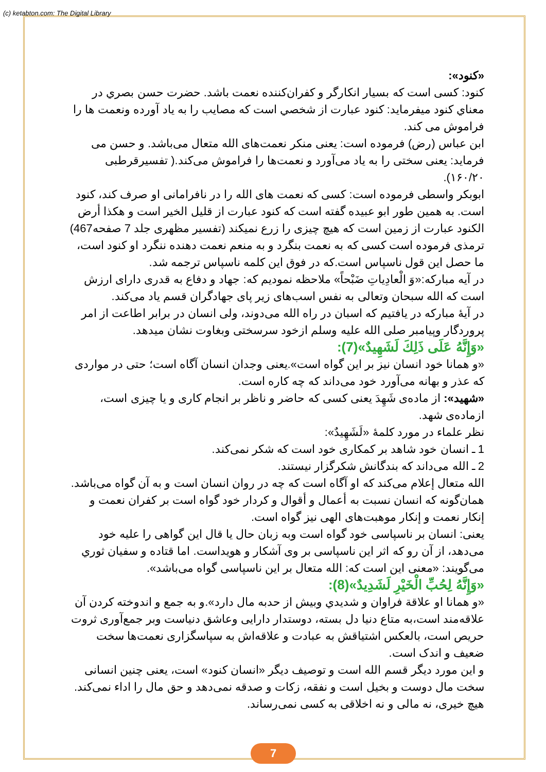(c) ketabton.com: The Digital Library
«کنود»:
کنود: کسی است که بسیار انکارگر و کفران‌کننده نعمت باشد. حضرت حسن بصري در معناي کنود ميفرمايد: کنود عبارت از شخصي است که مصايب را به ياد آورده ونعمت ها را فراموش می کند.
ابن عباس (رض) فرموده است: یعنی منکر نعمت‌های الله متعال می‌باشد. و حسن می فرماید: یعنی سختی را به یاد می‌آورد و نعمت‌ها را فراموش می‌کند.( تفسيرقرطبی ۱۶۰/۲۰).
ابوبکر واسطی فرموده است: کسی که نعمت های الله را در نافرامانی او صرف کند، کنود است. به همين طور ابو عبيده گفته است که کنود عبارت از قليل الخير است و هکذا أرض الکنود عبارت از زمين است که هيچ چيزی را زرع نميکند (تفسير مظهری جلد 7 صفحه467) ترمذی فرموده است کسی که به نعمت بنگرد و به منعم نعمت دهنده ننگرد او کنود است، ما حصل اين قول ناسپاس است.که در فوق اين کلمه ناسپاس ترجمه شد.
در آيه مبارکه:«وَ الْعادِياتِ ضَبْحاً» ملاحظه نموديم که: جهاد و دفاع به قدری دارای ارزش است که الله سبحان وتعالى به نفس اسب‌های زير پای جهادگران قسم ياد می‌کند.
در آيهٔ مبارکه در يافتيم که اسبان در راه الله می‌دوند، ولی انسان در برابر اطاعت از امر پروردگار وپيامبر صلی الله عليه وسلم ازخود سرسختی وبغاوت نشان ميدهد.
«وَإِنَّهُ عَلَى ذَلِكَ لَشَهِيدٌ»(7):
«و همانا خود انسان نیز بر این گواه است».یعنی وجدان انسان آگاه است؛ حتی در مواردی که عذر و بهانه می‌آورد خود می‌داند که چه کاره است.
«شهید»: از ماده‌ی شَهِدَ یعنی کسی که حاضر و ناظر بر انجام کاری و یا چیزی است، ازماده‌ی شهد.
نظر علماء در مورد کلمهٔ «لَشَهِيدٌ»:
1 ـ انسان خود شاهد بر کمکاری خود است که شکر نمی‌کند.
2 ـ الله می‌داند که بندگانش شکرگزار نیستند.
الله متعال إعلام می‌کند که او آگاه است که چه در روان انسان است و به آن گواه می‌باشد.
همان‌گونه که انسان نسبت به أعمال و أقوال و کردار خود گواه است بر کفران نعمت و إنکار نعمت و إنکار موهبت‌های الهی نیز گواه است.
یعنی: انسان بر ناسپاسی خود گواه است وبه زبان حال یا قال این گواهی را علیه خود می‌دهد، از آن رو که اثر این ناسپاسی بر وی آشکار و هویداست. اما قتاده و سفیان ثوري می‌گویند: «معنی این است که: الله متعال بر این ناسپاسی گواه می‌باشد».
«وَإِنَّهُ لِحُبِّ الْخَيْرِ لَشَدِيدٌ»(8):
«و همانا او علاقة فراوان و شديدي وبيش از حدبه مال دارد».و به جمع و اندوخته کردن آن علاقه‌مند است،به متاع دنيا دل بسته، دوستدار دارايی وعاشق دنياست وبر جمع‌آوری ثروت حريص است، بالعکس اشتياقش به عبادت و علاقه‌اش به سپاسگزاری نعمت‌ها سخت ضعيف و اندک است.
و اين مورد ديگر قسم الله است و توصيف ديگر «انسان کنود» است، يعنی چنين انسانی سخت مال دوست و بخيل است و نفقه، زکات و صدقه نمی‌دهد و حق مال را اداء نمی‌کند. هيچ خيری، نه مالی و نه اخلاقی به کسی نمی‌رساند.
7